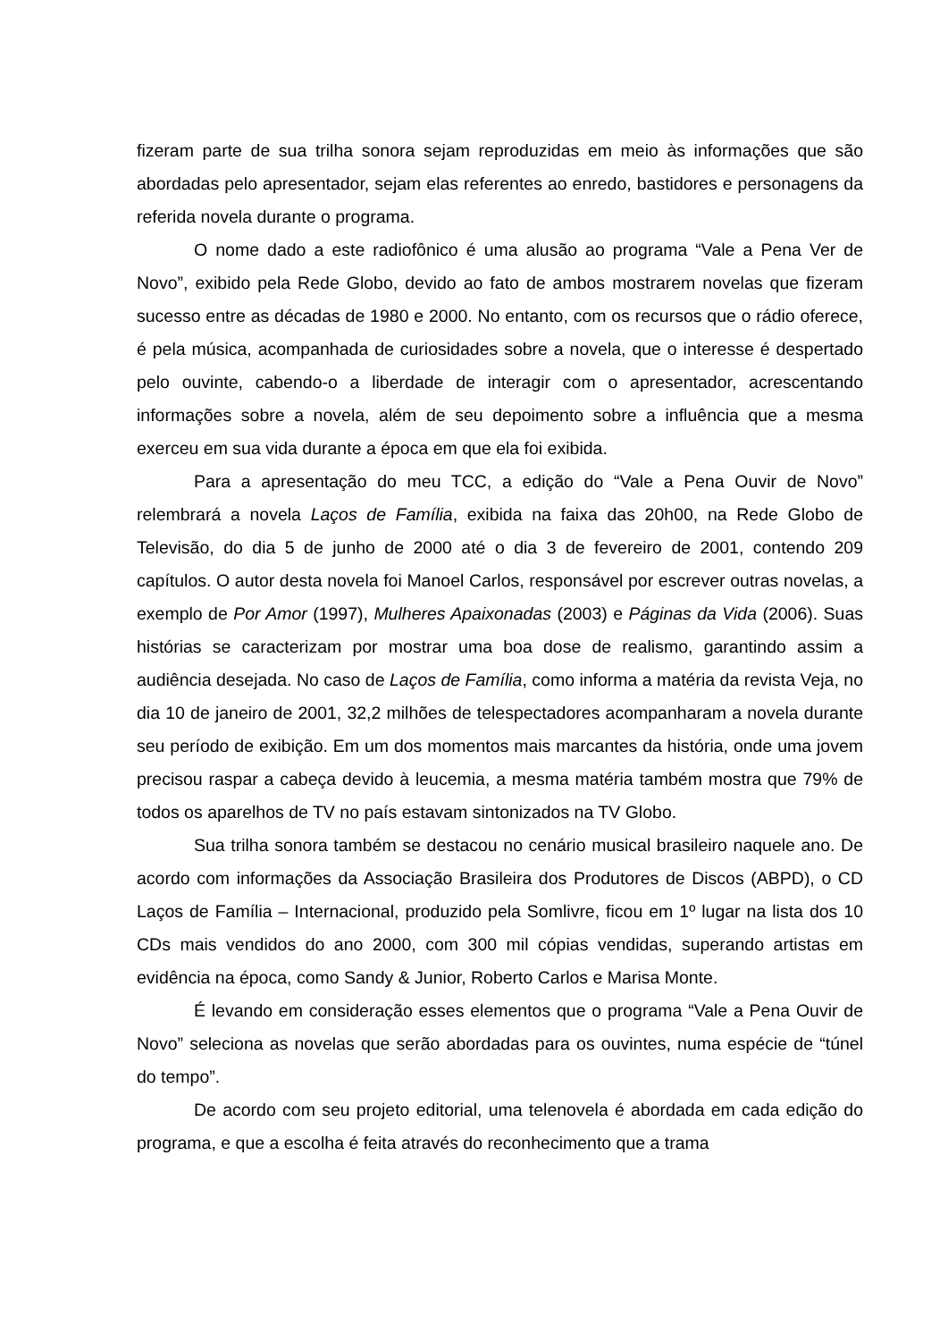fizeram parte de sua trilha sonora sejam reproduzidas em meio às informações que são abordadas pelo apresentador, sejam elas referentes ao enredo, bastidores e personagens da referida novela durante o programa.
O nome dado a este radiofônico é uma alusão ao programa “Vale a Pena Ver de Novo”, exibido pela Rede Globo, devido ao fato de ambos mostrarem novelas que fizeram sucesso entre as décadas de 1980 e 2000. No entanto, com os recursos que o rádio oferece, é pela música, acompanhada de curiosidades sobre a novela, que o interesse é despertado pelo ouvinte, cabendo-o a liberdade de interagir com o apresentador, acrescentando informações sobre a novela, além de seu depoimento sobre a influência que a mesma exerceu em sua vida durante a época em que ela foi exibida.
Para a apresentação do meu TCC, a edição do “Vale a Pena Ouvir de Novo” relembrará a novela Laços de Família, exibida na faixa das 20h00, na Rede Globo de Televisão, do dia 5 de junho de 2000 até o dia 3 de fevereiro de 2001, contendo 209 capítulos. O autor desta novela foi Manoel Carlos, responsável por escrever outras novelas, a exemplo de Por Amor (1997), Mulheres Apaixonadas (2003) e Páginas da Vida (2006). Suas histórias se caracterizam por mostrar uma boa dose de realismo, garantindo assim a audiência desejada. No caso de Laços de Família, como informa a matéria da revista Veja, no dia 10 de janeiro de 2001, 32,2 milhões de telespectadores acompanharam a novela durante seu período de exibição. Em um dos momentos mais marcantes da história, onde uma jovem precisou raspar a cabeça devido à leucemia, a mesma matéria também mostra que 79% de todos os aparelhos de TV no país estavam sintonizados na TV Globo.
Sua trilha sonora também se destacou no cenário musical brasileiro naquele ano. De acordo com informações da Associação Brasileira dos Produtores de Discos (ABPD), o CD Laços de Família – Internacional, produzido pela Somlivre, ficou em 1º lugar na lista dos 10 CDs mais vendidos do ano 2000, com 300 mil cópias vendidas, superando artistas em evidência na época, como Sandy & Junior, Roberto Carlos e Marisa Monte.
É levando em consideração esses elementos que o programa “Vale a Pena Ouvir de Novo” seleciona as novelas que serão abordadas para os ouvintes, numa espécie de “túnel do tempo”.
De acordo com seu projeto editorial, uma telenovela é abordada em cada edição do programa, e que a escolha é feita através do reconhecimento que a trama